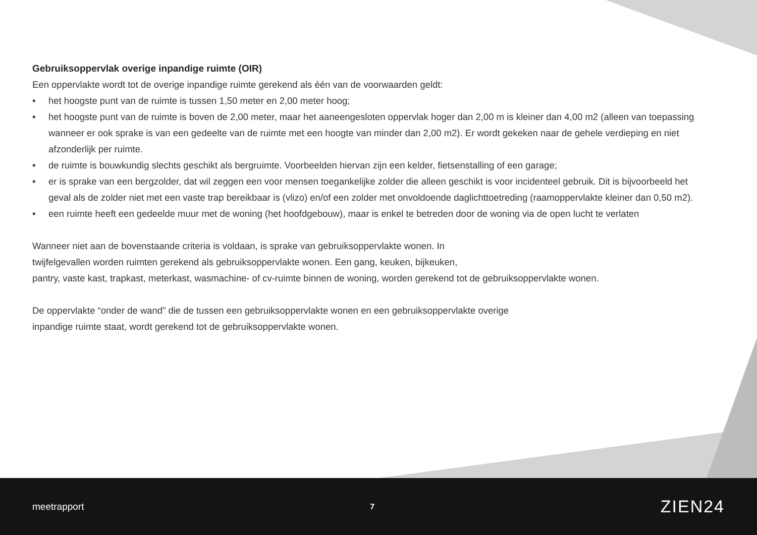Gebruiksoppervlak overige inpandige ruimte (OIR)
Een oppervlakte wordt tot de overige inpandige ruimte gerekend als één van de voorwaarden geldt:
• het hoogste punt van de ruimte is tussen 1,50 meter en 2,00 meter hoog;
• het hoogste punt van de ruimte is boven de 2,00 meter, maar het aaneengesloten oppervlak hoger dan 2,00 m is kleiner dan 4,00 m2 (alleen van toepassing wanneer er ook sprake is van een gedeelte van de ruimte met een hoogte van minder dan 2,00 m2). Er wordt gekeken naar de gehele verdieping en niet afzonderlijk per ruimte.
• de ruimte is bouwkundig slechts geschikt als bergruimte. Voorbeelden hiervan zijn een kelder, fietsenstalling of een garage;
• er is sprake van een bergzolder, dat wil zeggen een voor mensen toegankelijke zolder die alleen geschikt is voor incidenteel gebruik. Dit is bijvoorbeeld het geval als de zolder niet met een vaste trap bereikbaar is (vlizo) en/of een zolder met onvoldoende daglichttoetreding (raamoppervlakte kleiner dan 0,50 m2).
• een ruimte heeft een gedeelde muur met de woning (het hoofdgebouw), maar is enkel te betreden door de woning via de open lucht te verlaten
Wanneer niet aan de bovenstaande criteria is voldaan, is sprake van gebruiksoppervlakte wonen. In
twijfelgevallen worden ruimten gerekend als gebruiksoppervlakte wonen. Een gang, keuken, bijkeuken,
pantry, vaste kast, trapkast, meterkast, wasmachine- of cv-ruimte binnen de woning, worden gerekend tot de gebruiksoppervlakte wonen.
De oppervlakte “onder de wand” die de tussen een gebruiksoppervlakte wonen en een gebruiksoppervlakte overige
inpandige ruimte staat, wordt gerekend tot de gebruiksoppervlakte wonen.
meetrapport 7 ZIEN24